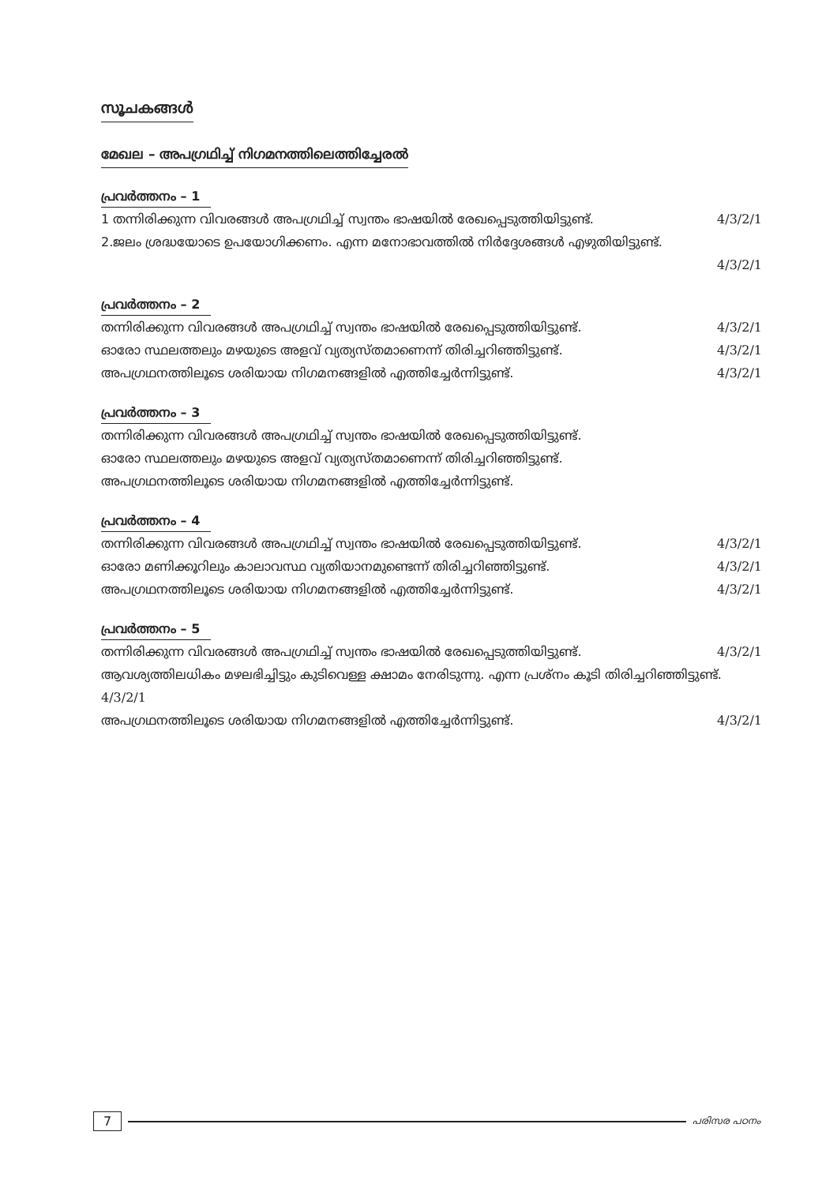സൂചകങ്ങൾ
മേഖല – അപഗ്രഥിച്ച് നിഗമനത്തിലെത്തിച്ചേരൽ
പ്രവർത്തനം – 1
1 തന്നിരിക്കുന്ന വിവരങ്ങൾ അപഗ്രഥിച്ച് സ്വന്തം ഭാഷയിൽ രേഖപ്പെടുത്തിയിട്ടുണ്ട്. 4/3/2/1
2.ജലം ശ്രദ്ധയോടെ ഉപയോഗിക്കണം. എന്ന മനോഭാവത്തിൽ നിർദ്ദേശങ്ങൾ എഴുതിയിട്ടുണ്ട്.
4/3/2/1
പ്രവർത്തനം – 2
തന്നിരിക്കുന്ന വിവരങ്ങൾ അപഗ്രഥിച്ച് സ്വന്തം ഭാഷയിൽ രേഖപ്പെടുത്തിയിട്ടുണ്ട്. 4/3/2/1
ഓരോ സ്ഥലത്തലും മഴയുടെ അളവ് വ്യത്യസ്തമാണെന്ന് തിരിച്ചറിഞ്ഞിട്ടുണ്ട്. 4/3/2/1
അപഗ്രഥനത്തിലൂടെ ശരിയായ നിഗമനങ്ങളിൽ എത്തിച്ചേർന്നിട്ടുണ്ട്. 4/3/2/1
പ്രവർത്തനം – 3
തന്നിരിക്കുന്ന വിവരങ്ങൾ അപഗ്രഥിച്ച് സ്വന്തം ഭാഷയിൽ രേഖപ്പെടുത്തിയിട്ടുണ്ട്.
ഓരോ സ്ഥലത്തലും മഴയുടെ അളവ് വ്യത്യസ്തമാണെന്ന് തിരിച്ചറിഞ്ഞിട്ടുണ്ട്.
അപഗ്രഥനത്തിലൂടെ ശരിയായ നിഗമനങ്ങളിൽ എത്തിച്ചേർന്നിട്ടുണ്ട്.
പ്രവർത്തനം – 4
തന്നിരിക്കുന്ന വിവരങ്ങൾ അപഗ്രഥിച്ച് സ്വന്തം ഭാഷയിൽ രേഖപ്പെടുത്തിയിട്ടുണ്ട്. 4/3/2/1
ഓരോ മണിക്കൂറിലും കാലാവസ്ഥ വ്യതിയാനമുണ്ടെന്ന് തിരിച്ചറിഞ്ഞിട്ടുണ്ട്. 4/3/2/1
അപഗ്രഥനത്തിലൂടെ ശരിയായ നിഗമനങ്ങളിൽ എത്തിച്ചേർന്നിട്ടുണ്ട്. 4/3/2/1
പ്രവർത്തനം – 5
തന്നിരിക്കുന്ന വിവരങ്ങൾ അപഗ്രഥിച്ച് സ്വന്തം ഭാഷയിൽ രേഖപ്പെടുത്തിയിട്ടുണ്ട്. 4/3/2/1
ആവശ്യത്തിലധികം മഴലഭിച്ചിട്ടും കുടിവെള്ള ക്ഷാമം നേരിടുന്നു. എന്ന പ്രശ്നം കൂടി തിരിച്ചറിഞ്ഞിട്ടുണ്ട്. 4/3/2/1
അപഗ്രഥനത്തിലൂടെ ശരിയായ നിഗമനങ്ങളിൽ എത്തിച്ചേർന്നിട്ടുണ്ട്. 4/3/2/1
7 പരിസര പഠനം